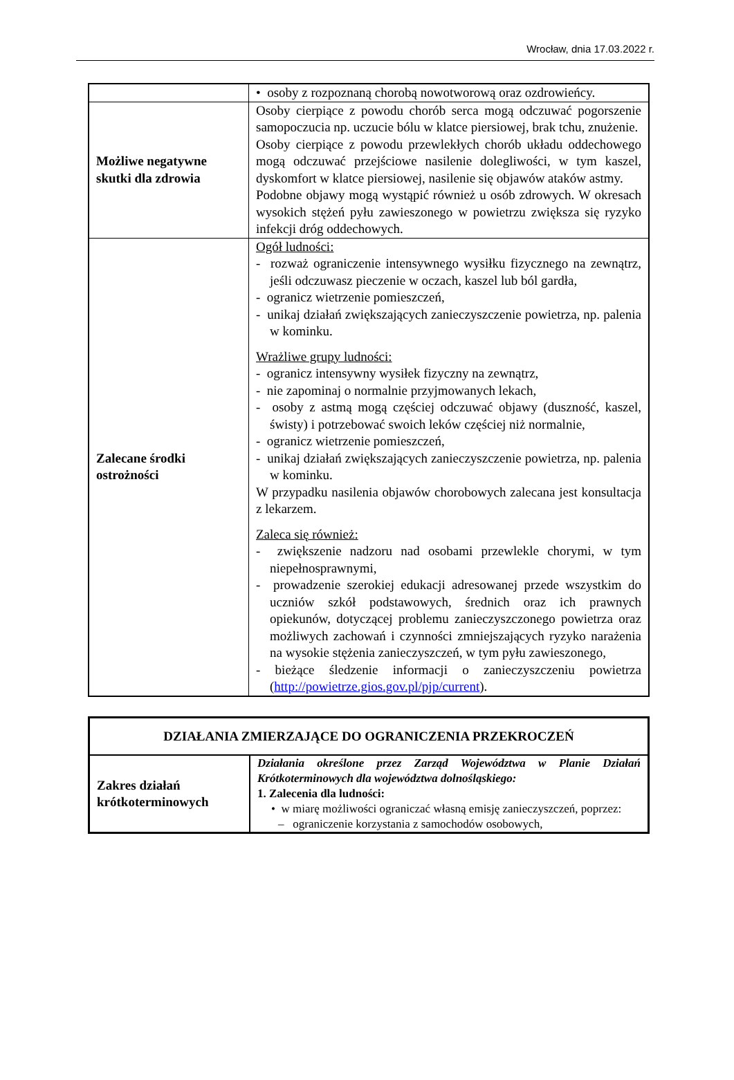Wrocław, dnia 17.03.2022 r.
| | • osoby z rozpoznaną chorobą nowotworową oraz ozdrowieńcy. |
| Możliwe negatywne skutki dla zdrowia | Osoby cierpiące z powodu chorób serca mogą odczuwać pogorszenie samopoczucia np. uczucie bólu w klatce piersiowej, brak tchu, znużenie. Osoby cierpiące z powodu przewlekłych chorób układu oddechowego mogą odczuwać przejściowe nasilenie dolegliwości, w tym kaszel, dyskomfort w klatce piersiowej, nasilenie się objawów ataków astmy. Podobne objawy mogą wystąpić również u osób zdrowych. W okresach wysokich stężeń pyłu zawieszonego w powietrzu zwiększa się ryzyko infekcji dróg oddechowych. |
| Zalecane środki ostrożności | Ogół ludności: - rozważ ograniczenie intensywnego wysiłku fizycznego na zewnątrz, jeśli odczuwasz pieczenie w oczach, kaszel lub ból gardła, - ogranicz wietrzenie pomieszczeń, - unikaj działań zwiększających zanieczyszczenie powietrza, np. palenia w kominku. Wrażliwe grupy ludności: - ogranicz intensywny wysiłek fizyczny na zewnątrz, - nie zapominaj o normalnie przyjmowanych lekach, - osoby z astmą mogą częściej odczuwać objawy (duszność, kaszel, świsty) i potrzebować swoich leków częściej niż normalnie, - ogranicz wietrzenie pomieszczeń, - unikaj działań zwiększających zanieczyszczenie powietrza, np. palenia w kominku. W przypadku nasilenia objawów chorobowych zalecana jest konsultacja z lekarzem. Zaleca się również: - zwiększenie nadzoru nad osobami przewlekle chorymi, w tym niepełnosprawnymi, - prowadzenie szerokiej edukacji adresowanej przede wszystkim do uczniów szkół podstawowych, średnich oraz ich prawnych opiekunów, dotyczącej problemu zanieczyszczonego powietrza oraz możliwych zachowań i czynności zmniejszających ryzyko narażenia na wysokie stężenia zanieczyszczeń, w tym pyłu zawieszonego, - bieżące śledzenie informacji o zanieczyszczeniu powietrza ( http://powietrze.gios.gov.pl/pjp/current ). |
| DZIAŁANIA ZMIERZAJĄCE DO OGRANICZENIA PRZEKROCZEŃ | |
| Zakres działań krótkoterminowych | Działania określone przez Zarząd Województwa w Planie Działań Krótkoterminowych dla województwa dolnośląskiego: 1. Zalecenia dla ludności: • w miarę możliwości ograniczać własną emisję zanieczyszczeń, poprzez: – ograniczenie korzystania z samochodów osobowych, |